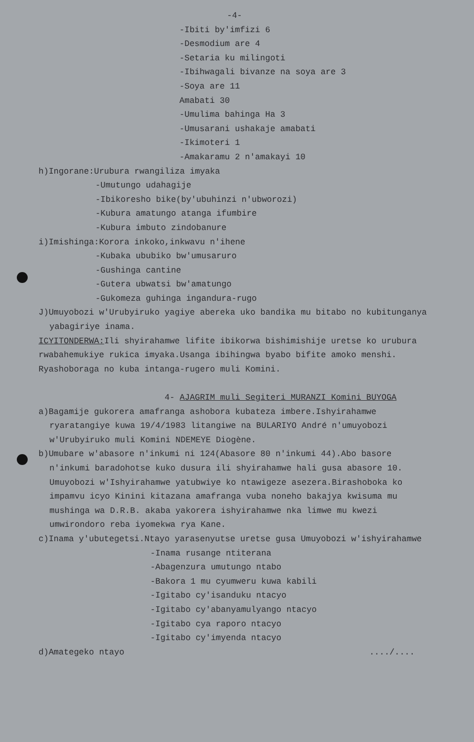-4-
-Ibiti by'imfizi 6
-Desmodium are 4
-Setaria ku milingoti
-Ibihwagali bivanze na soya are 3
-Soya are 11
Amabati 30
-Umulima bahinga Ha 3
-Umusarani ushakaje amabati
-Ikimoteri 1
-Amakaramu 2 n'amakayi 10
h)Ingorane:Urubura rwangiliza imyaka
-Umutungo udahagije
-Ibikoresho bike(by'ubuhinzi n'ubworozi)
-Kubura amatungo atanga ifumbire
-Kubura imbuto zindobanure
i)Imishinga:Korora inkoko,inkwavu n'ihene
-Kubaka ububiko bw'umusaruro
-Gushinga cantine
-Gutera ubwatsi bw'amatungo
-Gukomeza guhinga ingandura-rugo
J)Umuyobozi w'Urubyiruko yagiye abereka uko bandika mu bitabo no kubitunganya
yabagiriye inama.
ICYITONDERWA: Ili shyirahamwe lifite ibikorwa bishimishije uretse ko urubura
rwabahemukiye rukica imyaka.Usanga ibihingwa byabo bifite amoko menshi.
Ryashoboraga no kuba intanga-rugero muli Komini.
4- AJAGRIM muli Segiteri MURANZI Komini BUYOGA
a)Bagamije gukorera amafranga ashobora kubateza imbere.Ishyirahamwe
ryaratangiye kuwa 19/4/1983 litangiwe na BULARIYO André n'umuyobozi
w'Urubyiruko muli Komini NDEMEYE Diogène.
b)Umubare w'abasore n'inkumi ni 124(Abasore 80 n'inkumi 44).Abo basore
n'inkumi baradohotse kuko dusura ili shyirahamwe hali gusa abasore 10.
Umuyobozi w'Ishyirahamwe yatubwiye ko ntawigeze asezera.Birashoboka ko
impamvu icyo Kinini kitazana amafranga vuba noneho bakajya kwisuma mu
mushinga wa D.R.B. akaba yakorera ishyirahamwe nka limwe mu kwezi
umwirondoro reba iyomekwa rya Kane.
c)Inama y'ubutegetsi.Ntayo yarasenyutse uretse gusa Umuyobozi w'ishyirahamwe
-Inama rusange ntiterana
-Abagenzura umutungo ntabo
-Bakora 1 mu cyumweru kuwa kabili
-Igitabo cy'isanduku ntacyo
-Igitabo cy'abanyamulyango ntacyo
-Igitabo cya raporo ntacyo
-Igitabo cy'imyenda ntacyo
d)Amategeko ntayo ..../....